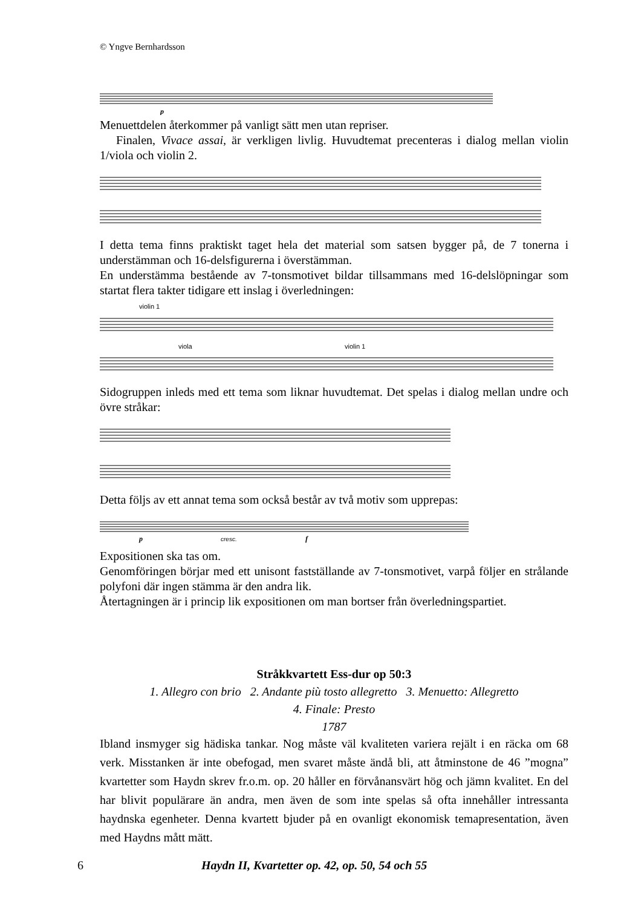© Yngve Bernhardsson
p
Menuettdelen återkommer på vanligt sätt men utan repriser.
Finalen, Vivace assai, är verkligen livlig. Huvudtemat precenteras i dialog mellan violin 1/viola och violin 2.
I detta tema finns praktiskt taget hela det material som satsen bygger på, de 7 tonerna i understämman och 16-delsfigurerna i överstämman.
En understämma bestående av 7-tonsmotivet bildar tillsammans med 16-delslöpningar som startat flera takter tidigare ett inslag i överledningen:
violin 1
viola
violin 1
Sidogruppen inleds med ett tema som liknar huvudtemat. Det spelas i dialog mellan undre och övre stråkar:
Detta följs av ett annat tema som också består av två motiv som upprepas:
p
cresc.
f
Expositionen ska tas om.
Genomföringen börjar med ett unisont fastställande av 7-tonsmotivet, varpå följer en strålande polyfoni där ingen stämma är den andra lik.
Återtagningen är i princip lik expositionen om man bortser från överledningspartiet.
Stråkkvartett Ess-dur op 50:3
1. Allegro con brio 2. Andante più tosto allegretto 3. Menuetto: Allegretto
4. Finale: Presto
1787
Ibland insmyger sig hädiska tankar. Nog måste väl kvaliteten variera rejält i en räcka om 68 verk. Misstanken är inte obefogad, men svaret måste ändå bli, att åtminstone de 46 ”mogna” kvartetter som Haydn skrev fr.o.m. op. 20 håller en förvånansvärt hög och jämn kvalitet. En del har blivit populärare än andra, men även de som inte spelas så ofta innehåller intressanta haydnska egenheter. Denna kvartett bjuder på en ovanligt ekonomisk temapresentation, även med Haydns mått mätt.
6 Haydn II, Kvartetter op. 42, op. 50, 54 och 55